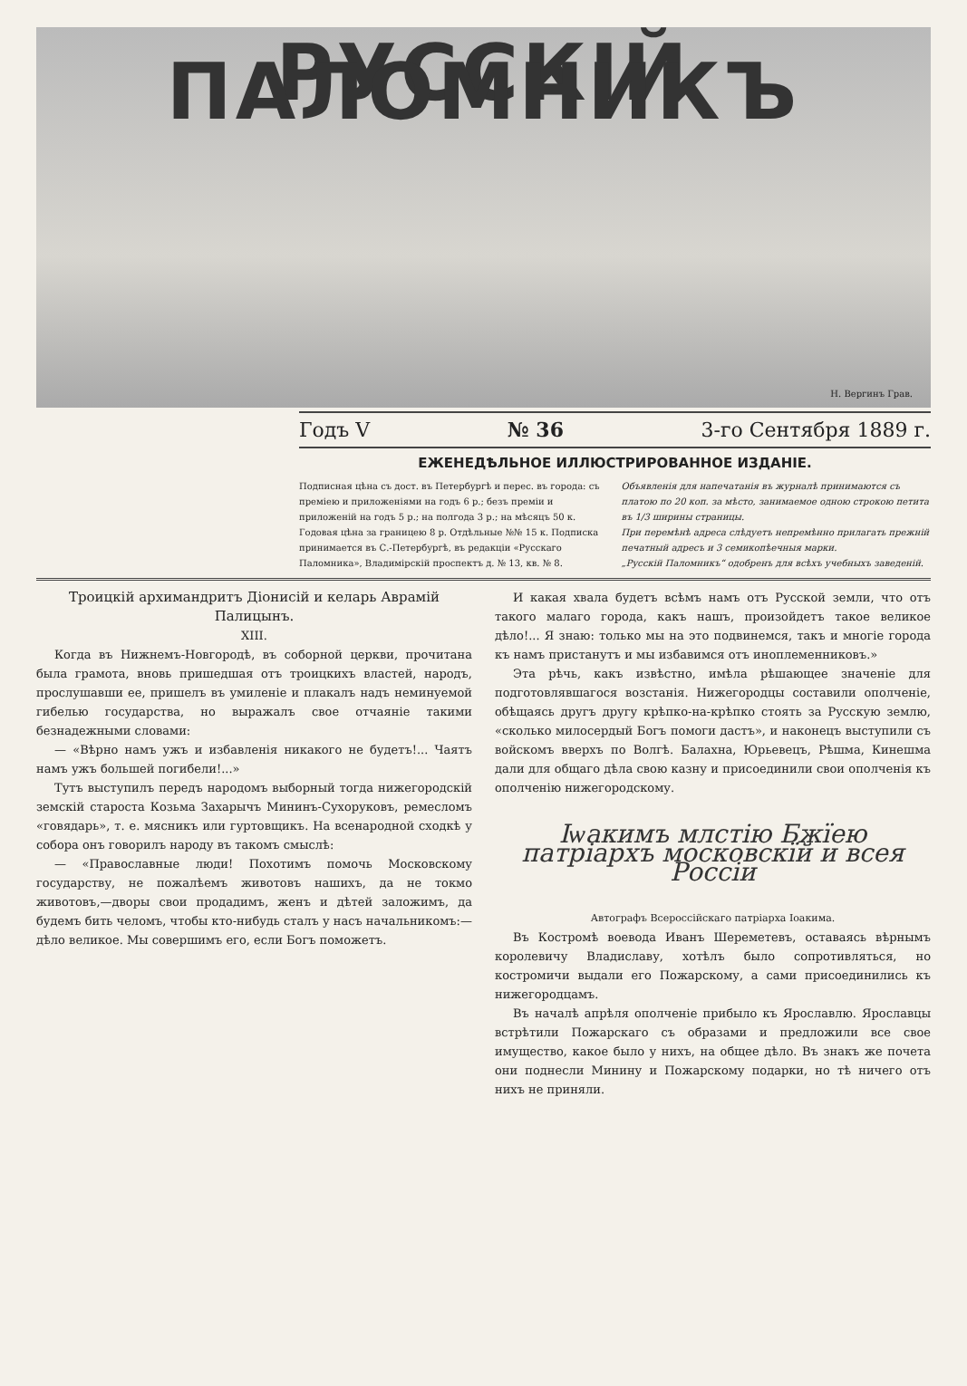РУССКІЙ ПАЛОМНИКЪ
Н. Вергинъ Грав.
Годъ V № 36 3-го Сентября 1889 г.
ЕЖЕНЕДѢЛЬНОЕ ИЛЛЮСТРИРОВАННОЕ ИЗДАНІЕ.
Подписная цѣна съ дост. въ Петербургѣ и перес. въ города: съ преміею и приложеніями на годъ 6 р.; безъ преміи и приложеній на годъ 5 р.; на полгода 3 р.; на мѣсяцъ 50 к. Годовая цѣна за границею 8 р. Отдѣльные №№ 15 к. Подписка принимается въ С.-Петербургѣ, въ редакціи «Русскаго Паломника», Владимірскій проспектъ д. № 13, кв. № 8.
Объявленія для напечатанія въ журналѣ принимаются съ платою по 20 коп. за мѣсто, занимаемое одною строкою петита въ 1/3 ширины страницы.
При перемѣнѣ адреса слѣдуетъ непремѣнно прилагать прежній печатный адресъ и 3 семикопѣечныя марки.
„Русскій Паломникъ“ одобренъ для всѣхъ учебныхъ заведеній.
Троицкій архимандритъ Діонисій и келарь Аврамій Палицынъ.
XIII.
Когда въ Нижнемъ-Новгородѣ, въ соборной церкви, прочитана была грамота, вновь пришедшая отъ троицкихъ властей, народъ, прослушавши ее, пришелъ въ умиленіе и плакалъ надъ неминуемой гибелью государства, но выражалъ свое отчаяніе такими безнадежными словами:
— «Вѣрно намъ ужъ и избавленія никакого не будетъ!... Чаятъ намъ ужъ большей погибели!...»
Тутъ выступилъ передъ народомъ выборный тогда нижегородскій земскій староста Козьма Захарычъ Мининъ-Сухоруковъ, ремесломъ «говядарь», т. е. мясникъ или гуртовщикъ. На всенародной сходкѣ у собора онъ говорилъ народу въ такомъ смыслѣ:
— «Православные люди! Похотимъ помочь Московскому государству, не пожалѣемъ животовъ нашихъ, да не токмо животовъ,—дворы свои продадимъ, женъ и дѣтей заложимъ, да будемъ бить челомъ, чтобы кто-нибудь сталъ у насъ начальникомъ:—дѣло великое. Мы совершимъ его, если Богъ поможетъ.
И какая хвала будетъ всѣмъ намъ отъ Русской земли, что отъ такого малаго города, какъ нашъ, произойдетъ такое великое дѣло!... Я знаю: только мы на это подвинемся, такъ и многіе города къ намъ пристанутъ и мы избавимся отъ иноплеменниковъ.»
Эта рѣчь, какъ извѣстно, имѣла рѣшающее значеніе для подготовлявшагося возстанія. Нижегородцы составили ополченіе, обѣщаясь другъ другу крѣпко-на-крѣпко стоять за Русскую землю, «сколько милосердый Богъ помоги дастъ», и наконецъ выступили съ войскомъ вверхъ по Волгѣ. Балахна, Юрьевецъ, Рѣшма, Кинешма дали для общаго дѣла свою казну и присоединили свои ополченія къ ополченію нижегородскому.
Іѡакимъ млстію Бжїею патріархъ московскїй и всея Россіи
Автографъ Всероссійскаго патріарха Іоакима.
Въ Костромѣ воевода Иванъ Шереметевъ, оставаясь вѣрнымъ королевичу Владиславу, хотѣлъ было сопротивляться, но костромичи выдали его Пожарскому, а сами присоединились къ нижегородцамъ.
Въ началѣ апрѣля ополченіе прибыло къ Ярославлю. Ярославцы встрѣтили Пожарскаго съ образами и предложили все свое имущество, какое было у нихъ, на общее дѣло. Въ знакъ же почета они поднесли Минину и Пожарскому подарки, но тѣ ничего отъ нихъ не приняли.